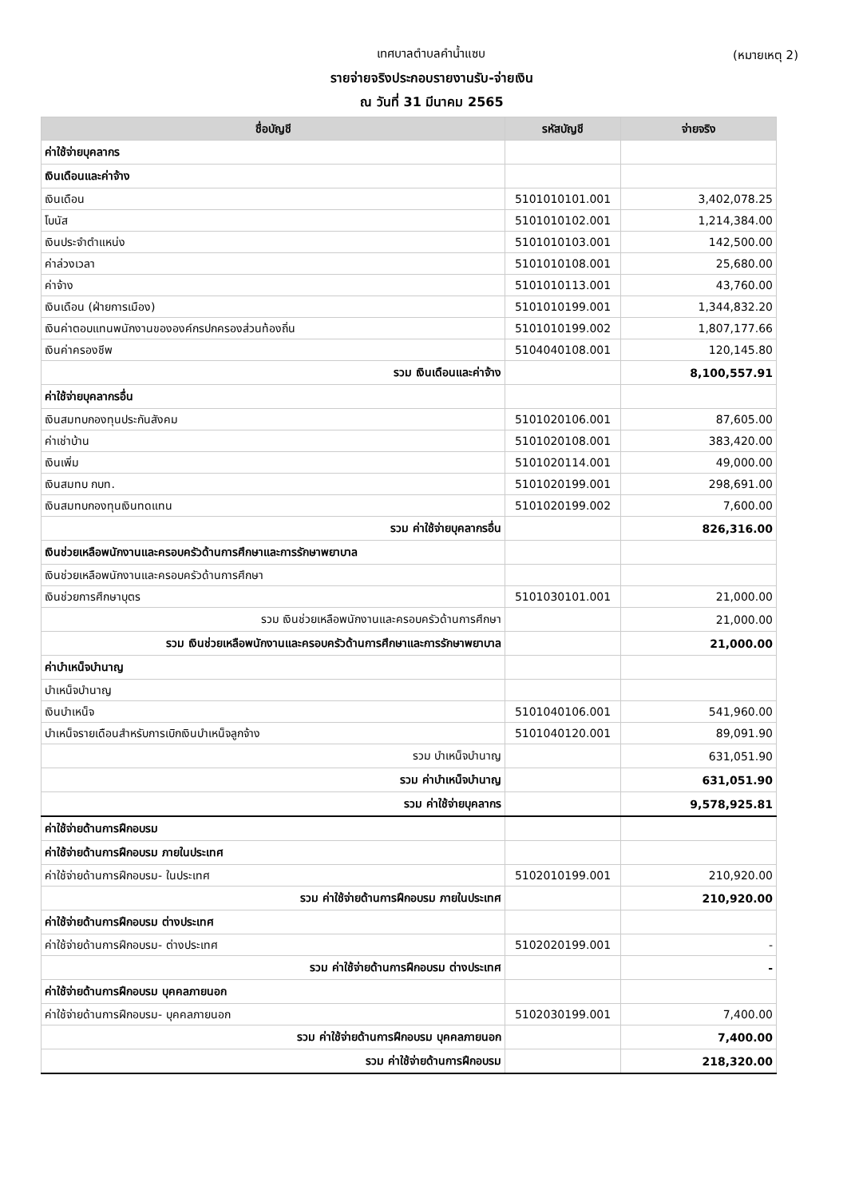เทศบาลตำบลคำน้ำแซบ (หมายเหตุ 2)
รายจ่ายจริงประกอบรายงานรับ-จ่ายเงิน
ณ วันที่ 31 มีนาคม 2565
| ชื่อบัญชี | รหัสบัญชี | จ่ายจริง |
| --- | --- | --- |
| ค่าใช้จ่ายบุคลากร | | |
| เงินเดือนและค่าจ้าง | | |
| เงินเดือน | 5101010101.001 | 3,402,078.25 |
| โบนัส | 5101010102.001 | 1,214,384.00 |
| เงินประจำตำแหน่ง | 5101010103.001 | 142,500.00 |
| ค่าล่วงเวลา | 5101010108.001 | 25,680.00 |
| ค่าจ้าง | 5101010113.001 | 43,760.00 |
| เงินเดือน (ฝ่ายการเมือง) | 5101010199.001 | 1,344,832.20 |
| เงินค่าตอบแทนพนักงานขององค์กรปกครองส่วนท้องถิ่น | 5101010199.002 | 1,807,177.66 |
| เงินค่าครองชีพ | 5104040108.001 | 120,145.80 |
| รวม เงินเดือนและค่าจ้าง | | 8,100,557.91 |
| ค่าใช้จ่ายบุคลากรอื่น | | |
| เงินสมทบกองทุนประกันสังคม | 5101020106.001 | 87,605.00 |
| ค่าเช่าบ้าน | 5101020108.001 | 383,420.00 |
| เงินเพิ่ม | 5101020114.001 | 49,000.00 |
| เงินสมทบ กบท. | 5101020199.001 | 298,691.00 |
| เงินสมทบกองทุนเงินทดแทน | 5101020199.002 | 7,600.00 |
| รวม ค่าใช้จ่ายบุคลากรอื่น | | 826,316.00 |
| เงินช่วยเหลือพนักงานและครอบครัวด้านการศึกษาและการรักษาพยาบาล | | |
| เงินช่วยเหลือพนักงานและครอบครัวด้านการศึกษา | | |
| เงินช่วยการศึกษาบุตร | 5101030101.001 | 21,000.00 |
| รวม เงินช่วยเหลือพนักงานและครอบครัวด้านการศึกษา | | 21,000.00 |
| รวม เงินช่วยเหลือพนักงานและครอบครัวด้านการศึกษาและการรักษาพยาบาล | | 21,000.00 |
| ค่าบำเหน็จบำนาญ | | |
| บำเหน็จบำนาญ | | |
| เงินบำเหน็จ | 5101040106.001 | 541,960.00 |
| บำเหน็จรายเดือนสำหรับการเบิกเงินบำเหน็จลูกจ้าง | 5101040120.001 | 89,091.90 |
| รวม บำเหน็จบำนาญ | | 631,051.90 |
| รวม ค่าบำเหน็จบำนาญ | | 631,051.90 |
| รวม ค่าใช้จ่ายบุคลากร | | 9,578,925.81 |
| ค่าใช้จ่ายด้านการฝึกอบรม | | |
| ค่าใช้จ่ายด้านการฝึกอบรม ภายในประเทศ | | |
| ค่าใช้จ่ายด้านการฝึกอบรม- ในประเทศ | 5102010199.001 | 210,920.00 |
| รวม ค่าใช้จ่ายด้านการฝึกอบรม ภายในประเทศ | | 210,920.00 |
| ค่าใช้จ่ายด้านการฝึกอบรม ต่างประเทศ | | |
| ค่าใช้จ่ายด้านการฝึกอบรม- ต่างประเทศ | 5102020199.001 | - |
| รวม ค่าใช้จ่ายด้านการฝึกอบรม ต่างประเทศ | | - |
| ค่าใช้จ่ายด้านการฝึกอบรม บุคคลภายนอก | | |
| ค่าใช้จ่ายด้านการฝึกอบรม- บุคคลภายนอก | 5102030199.001 | 7,400.00 |
| รวม ค่าใช้จ่ายด้านการฝึกอบรม บุคคลภายนอก | | 7,400.00 |
| รวม ค่าใช้จ่ายด้านการฝึกอบรม | | 218,320.00 |